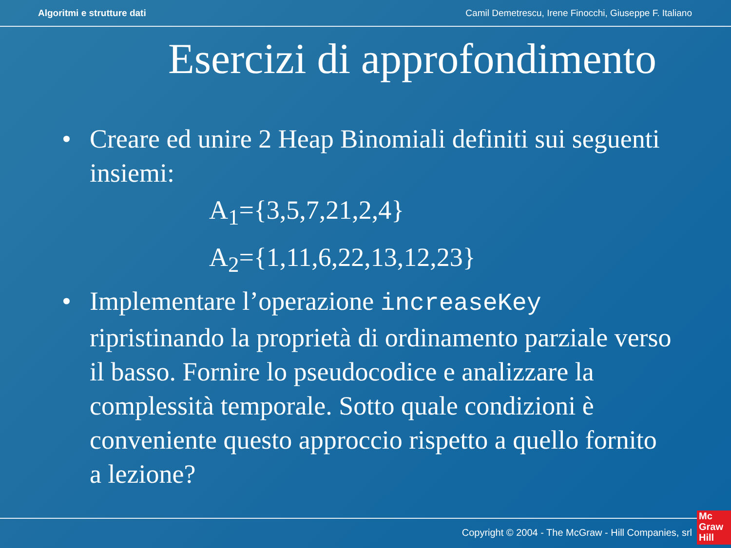Algoritmi e strutture dati Camil Demetrescu, Irene Finocchi, Giuseppe F. Italiano
Esercizi di approfondimento
• Creare ed unire 2 Heap Binomiali definiti sui seguenti insiemi:
A<sub>1</sub>={3,5,7,21,2,4}
A<sub>2</sub>={1,11,6,22,13,12,23}
• Implementare l’operazione increaseKey ripristinando la proprietà di ordinamento parziale verso il basso. Fornire lo pseudocodice e analizzare la complessità temporale. Sotto quale condizioni è conveniente questo approccio rispetto a quello fornito a lezione?
Copyright © 2004 - The McGraw - Hill Companies, srl
Mc
Graw
Hill